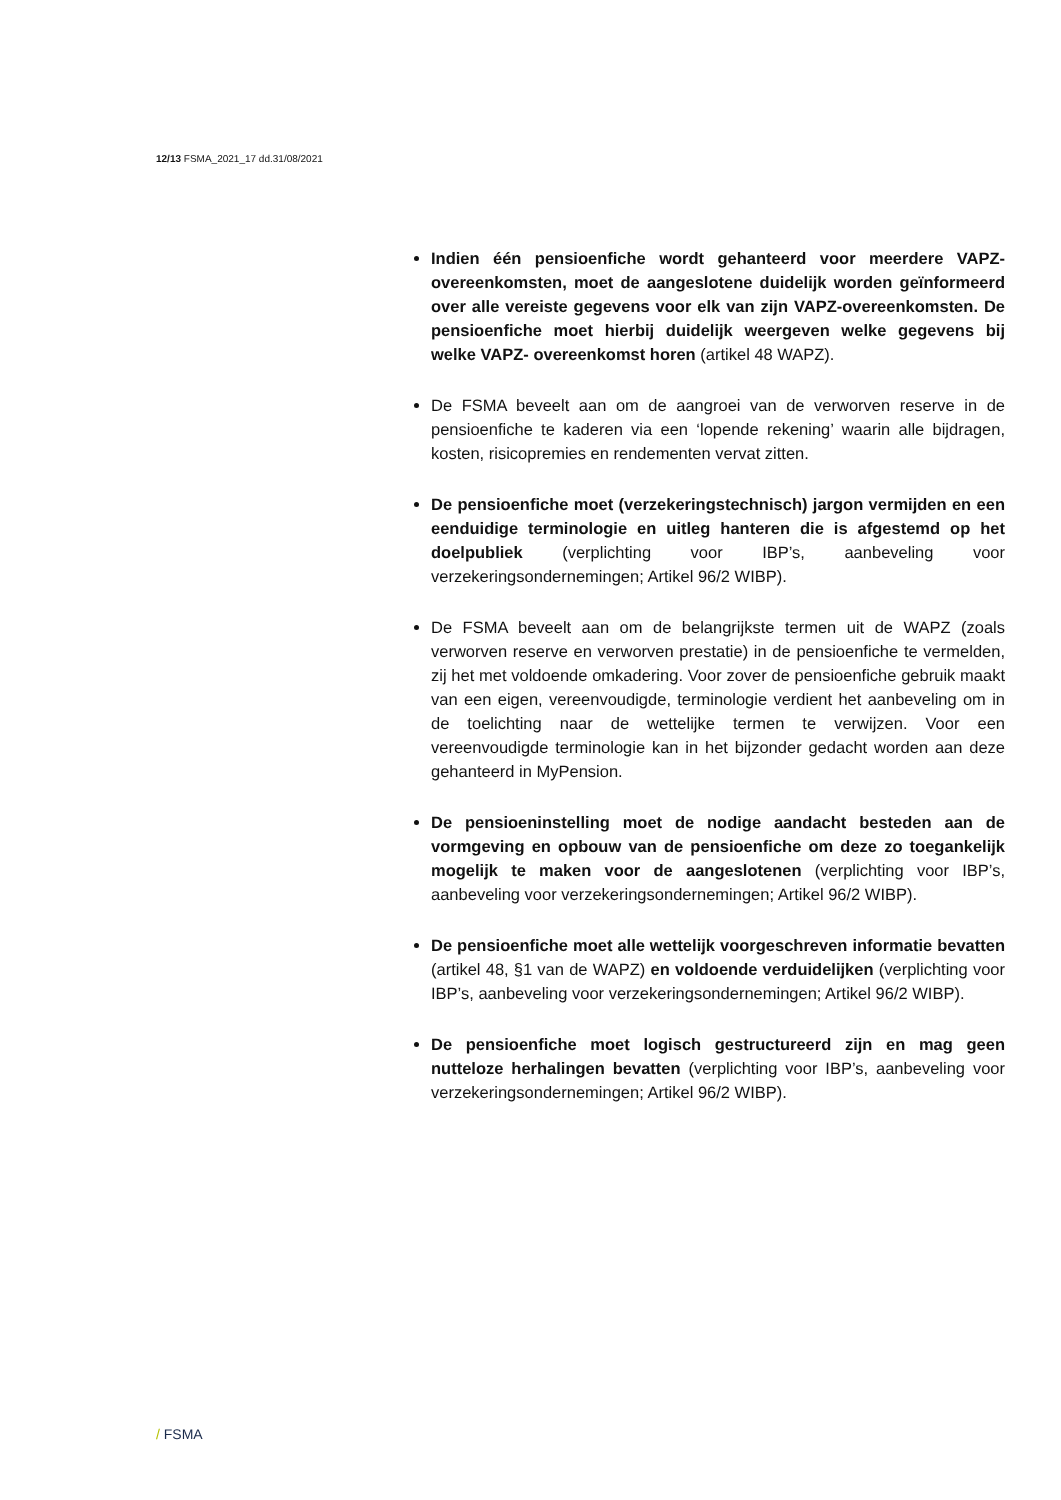12/13 FSMA_2021_17 dd.31/08/2021
Indien één pensioenfiche wordt gehanteerd voor meerdere VAPZ-overeenkomsten, moet de aangeslotene duidelijk worden geïnformeerd over alle vereiste gegevens voor elk van zijn VAPZ-overeenkomsten. De pensioenfiche moet hierbij duidelijk weergeven welke gegevens bij welke VAPZ- overeenkomst horen (artikel 48 WAPZ).
De FSMA beveelt aan om de aangroei van de verworven reserve in de pensioenfiche te kaderen via een ‘lopende rekening’ waarin alle bijdragen, kosten, risicopremies en rendementen vervat zitten.
De pensioenfiche moet (verzekeringstechnisch) jargon vermijden en een eenduidige terminologie en uitleg hanteren die is afgestemd op het doelpubliek (verplichting voor IBP’s, aanbeveling voor verzekeringsondernemingen; Artikel 96/2 WIBP).
De FSMA beveelt aan om de belangrijkste termen uit de WAPZ (zoals verworven reserve en verworven prestatie) in de pensioenfiche te vermelden, zij het met voldoende omkadering. Voor zover de pensioenfiche gebruik maakt van een eigen, vereenvoudigde, terminologie verdient het aanbeveling om in de toelichting naar de wettelijke termen te verwijzen. Voor een vereenvoudigde terminologie kan in het bijzonder gedacht worden aan deze gehanteerd in MyPension.
De pensioeninstelling moet de nodige aandacht besteden aan de vormgeving en opbouw van de pensioenfiche om deze zo toegankelijk mogelijk te maken voor de aangeslotenen (verplichting voor IBP’s, aanbeveling voor verzekeringsondernemingen; Artikel 96/2 WIBP).
De pensioenfiche moet alle wettelijk voorgeschreven informatie bevatten (artikel 48, §1 van de WAPZ) en voldoende verduidelijken (verplichting voor IBP’s, aanbeveling voor verzekeringsondernemingen; Artikel 96/2 WIBP).
De pensioenfiche moet logisch gestructureerd zijn en mag geen nutteloze herhalingen bevatten (verplichting voor IBP’s, aanbeveling voor verzekeringsondernemingen; Artikel 96/2 WIBP).
/ FSMA